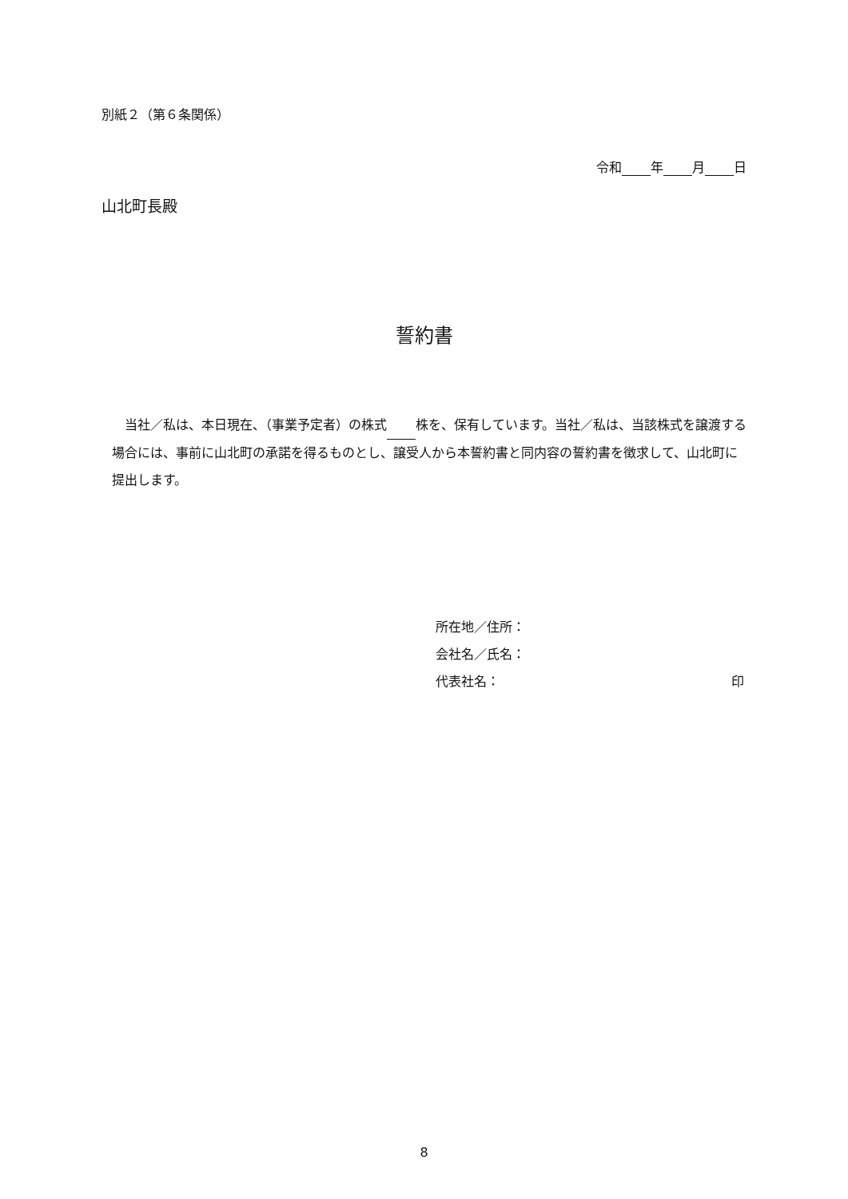別紙２（第６条関係）
令和 年 月 日
山北町長殿
誓約書
　当社／私は、本日現在、（事業予定者）の株式 株を、保有しています。当社／私は、当該株式を譲渡する場合には、事前に山北町の承諾を得るものとし、譲受人から本誓約書と同内容の誓約書を徴求して、山北町に提出します。
所在地／住所：
会社名／氏名：
代表社名： 印
8